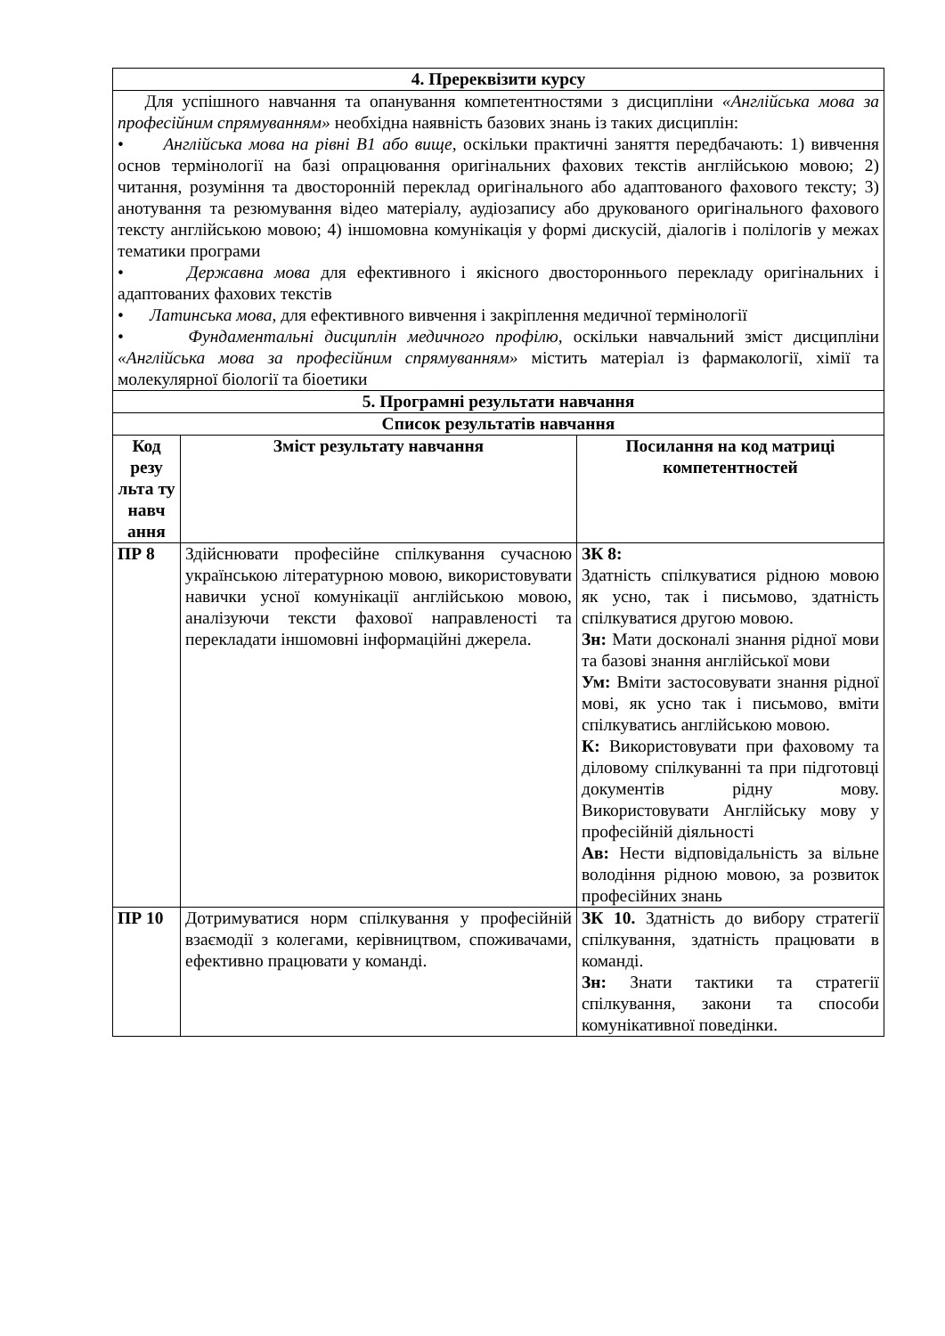| 4. Пререквізити курсу | | |
| Для успішного навчання та опанування компетентностями з дисципліни «Англійська мова за професійним спрямуванням» необхідна наявність базових знань із таких дисциплін: • Англійська мова на рівні В1 або вище , оскільки практичні заняття передбачають: 1) вивчення основ термінології на базі опрацювання оригінальних фахових текстів англійською мовою; 2) читання, розуміння та двосторонній переклад оригінального або адаптованого фахового тексту; 3) анотування та резюмування відео матеріалу, аудіозапису або друкованого оригінального фахового тексту англійською мовою; 4) іншомовна комунікація у формі дискусій, діалогів і полілогів у межах тематики програми • Державна мова для ефективного і якісного двостороннього перекладу оригінальних і адаптованих фахових текстів • Латинська мова , для ефективного вивчення і закріплення медичної термінології • Фундаментальні дисциплін медичного профілю , оскільки навчальний зміст дисципліни «Англійська мова за професійним спрямуванням» містить матеріал із фармакології, хімії та молекулярної біології та біоетики | | |
| 5. Програмні результати навчання | | |
| Список результатів навчання | | |
| Код резу льта ту навч ання | Зміст результату навчання | Посилання на код матриці компетентностей |
| ПР 8 | Здійснювати професійне спілкування сучасною українською літературною мовою, використовувати навички усної комунікації англійською мовою, аналізуючи тексти фахової направленості та перекладати іншомовні інформаційні джерела. | ЗК 8: Здатність спілкуватися рідною мовою як усно, так і письмово, здатність спілкуватися другою мовою. Зн: Мати досконалі знання рідної мови та базові знання англійської мови Ум: Вміти застосовувати знання рідної мові, як усно так і письмово, вміти спілкуватись англійською мовою. К: Використовувати при фаховому та діловому спілкуванні та при підготовці документів рідну мову. Використовувати Англійську мову у професійній діяльності Ав: Нести відповідальність за вільне володіння рідною мовою, за розвиток професійних знань |
| ПР 10 | Дотримуватися норм спілкування у професійній взаємодії з колегами, керівництвом, споживачами, ефективно працювати у команді. | ЗК 10. Здатність до вибору стратегії спілкування, здатність працювати в команді. Зн: Знати тактики та стратегії спілкування, закони та способи комунікативної поведінки. |